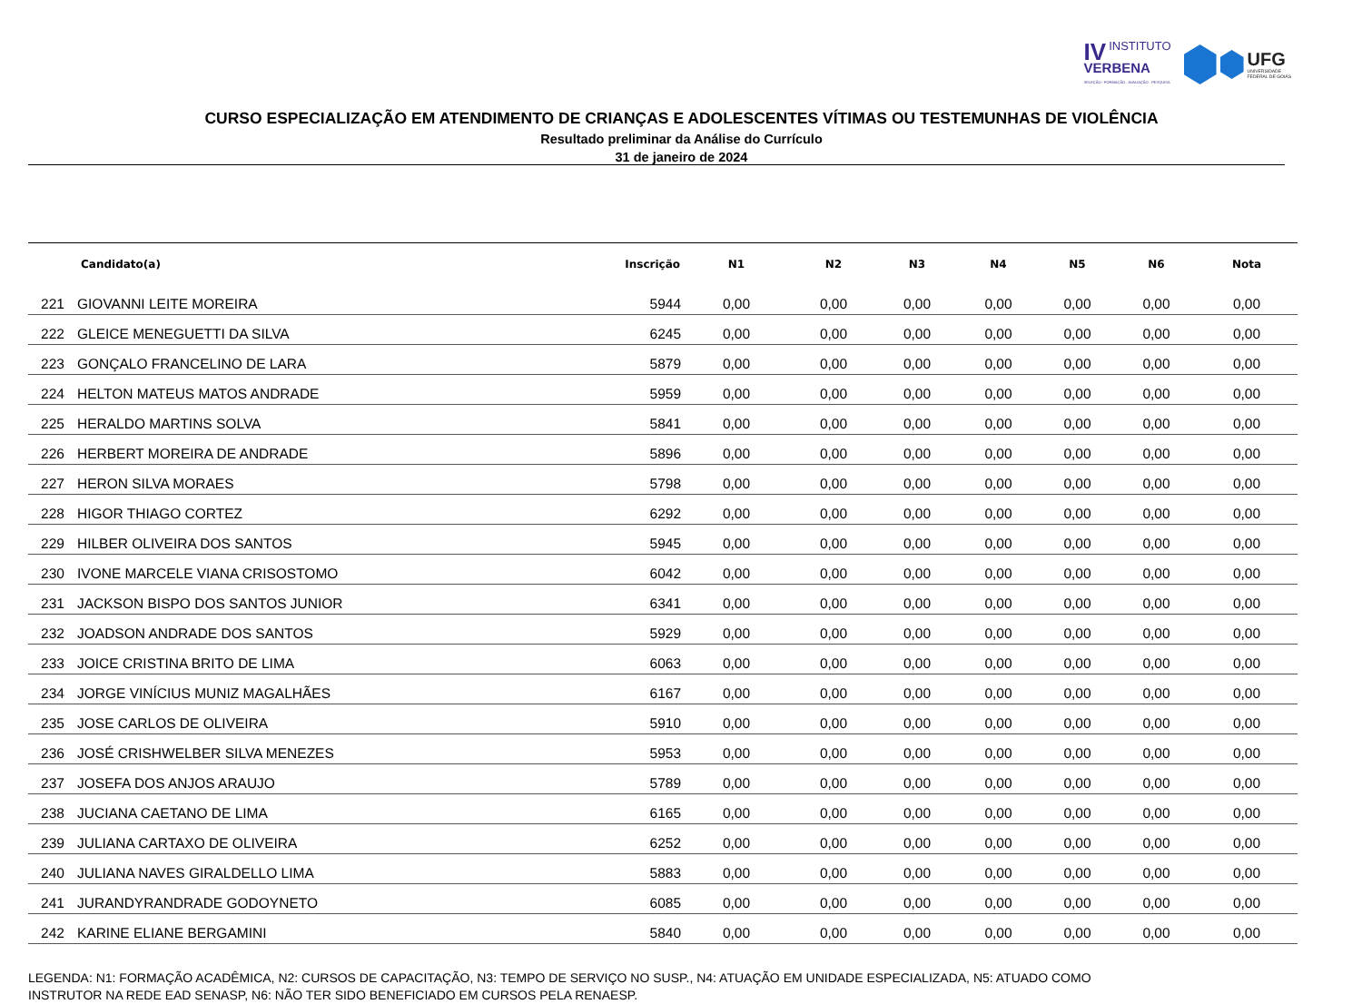IV INSTITUTO
VERBENA
SELEÇÃO · FORMAÇÃO · AVALIAÇÃO · PESQUISA
UFG
UNIVERSIDADE
FEDERAL DE GOIÁS
CURSO ESPECIALIZAÇÃO EM ATENDIMENTO DE CRIANÇAS E ADOLESCENTES VÍTIMAS OU TESTEMUNHAS DE VIOLÊNCIA
Resultado preliminar da Análise do Currículo
31 de janeiro de 2024
| | Candidato(a) | Inscrição | N1 | N2 | N3 | N4 | N5 | N6 | Nota |
| --- | --- | --- | --- | --- | --- | --- | --- | --- | --- |
| 221 | GIOVANNI LEITE MOREIRA | 5944 | 0,00 | 0,00 | 0,00 | 0,00 | 0,00 | 0,00 | 0,00 |
| 222 | GLEICE MENEGUETTI DA SILVA | 6245 | 0,00 | 0,00 | 0,00 | 0,00 | 0,00 | 0,00 | 0,00 |
| 223 | GONÇALO FRANCELINO DE LARA | 5879 | 0,00 | 0,00 | 0,00 | 0,00 | 0,00 | 0,00 | 0,00 |
| 224 | HELTON MATEUS MATOS ANDRADE | 5959 | 0,00 | 0,00 | 0,00 | 0,00 | 0,00 | 0,00 | 0,00 |
| 225 | HERALDO MARTINS SOLVA | 5841 | 0,00 | 0,00 | 0,00 | 0,00 | 0,00 | 0,00 | 0,00 |
| 226 | HERBERT MOREIRA DE ANDRADE | 5896 | 0,00 | 0,00 | 0,00 | 0,00 | 0,00 | 0,00 | 0,00 |
| 227 | HERON SILVA MORAES | 5798 | 0,00 | 0,00 | 0,00 | 0,00 | 0,00 | 0,00 | 0,00 |
| 228 | HIGOR THIAGO CORTEZ | 6292 | 0,00 | 0,00 | 0,00 | 0,00 | 0,00 | 0,00 | 0,00 |
| 229 | HILBER OLIVEIRA DOS SANTOS | 5945 | 0,00 | 0,00 | 0,00 | 0,00 | 0,00 | 0,00 | 0,00 |
| 230 | IVONE MARCELE VIANA CRISOSTOMO | 6042 | 0,00 | 0,00 | 0,00 | 0,00 | 0,00 | 0,00 | 0,00 |
| 231 | JACKSON BISPO DOS SANTOS JUNIOR | 6341 | 0,00 | 0,00 | 0,00 | 0,00 | 0,00 | 0,00 | 0,00 |
| 232 | JOADSON ANDRADE DOS SANTOS | 5929 | 0,00 | 0,00 | 0,00 | 0,00 | 0,00 | 0,00 | 0,00 |
| 233 | JOICE CRISTINA BRITO DE LIMA | 6063 | 0,00 | 0,00 | 0,00 | 0,00 | 0,00 | 0,00 | 0,00 |
| 234 | JORGE VINÍCIUS MUNIZ MAGALHÃES | 6167 | 0,00 | 0,00 | 0,00 | 0,00 | 0,00 | 0,00 | 0,00 |
| 235 | JOSE CARLOS DE OLIVEIRA | 5910 | 0,00 | 0,00 | 0,00 | 0,00 | 0,00 | 0,00 | 0,00 |
| 236 | JOSÉ CRISHWELBER SILVA MENEZES | 5953 | 0,00 | 0,00 | 0,00 | 0,00 | 0,00 | 0,00 | 0,00 |
| 237 | JOSEFA DOS ANJOS ARAUJO | 5789 | 0,00 | 0,00 | 0,00 | 0,00 | 0,00 | 0,00 | 0,00 |
| 238 | JUCIANA CAETANO DE LIMA | 6165 | 0,00 | 0,00 | 0,00 | 0,00 | 0,00 | 0,00 | 0,00 |
| 239 | JULIANA CARTAXO DE OLIVEIRA | 6252 | 0,00 | 0,00 | 0,00 | 0,00 | 0,00 | 0,00 | 0,00 |
| 240 | JULIANA NAVES GIRALDELLO LIMA | 5883 | 0,00 | 0,00 | 0,00 | 0,00 | 0,00 | 0,00 | 0,00 |
| 241 | JURANDYRANDRADE GODOYNETO | 6085 | 0,00 | 0,00 | 0,00 | 0,00 | 0,00 | 0,00 | 0,00 |
| 242 | KARINE ELIANE BERGAMINI | 5840 | 0,00 | 0,00 | 0,00 | 0,00 | 0,00 | 0,00 | 0,00 |
LEGENDA: N1: FORMAÇÃO ACADÊMICA, N2: CURSOS DE CAPACITAÇÃO, N3: TEMPO DE SERVIÇO NO SUSP., N4: ATUAÇÃO EM UNIDADE ESPECIALIZADA, N5: ATUADO COMO
INSTRUTOR NA REDE EAD SENASP, N6: NÃO TER SIDO BENEFICIADO EM CURSOS PELA RENAESP.